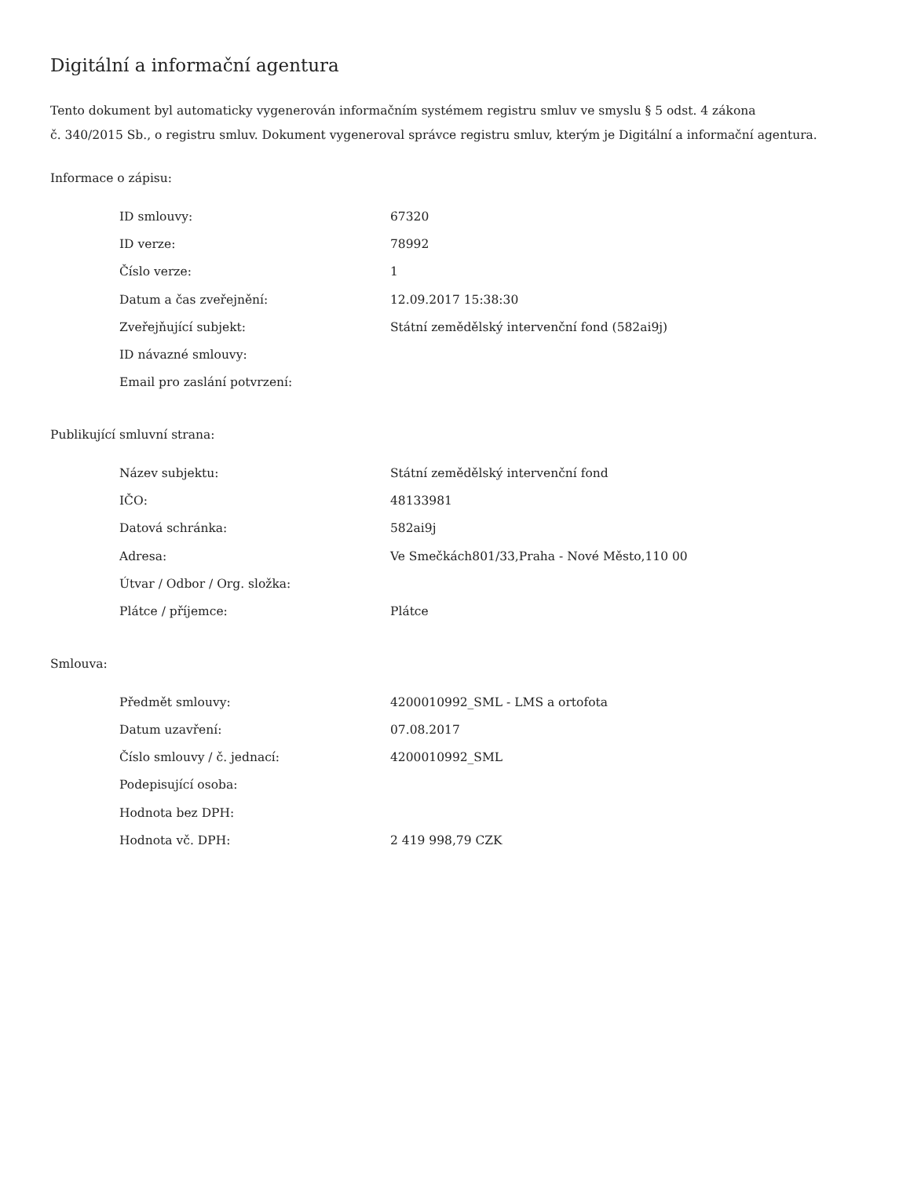Digitální a informační agentura
Tento dokument byl automaticky vygenerován informačním systémem registru smluv ve smyslu § 5 odst. 4 zákona
č. 340/2015 Sb., o registru smluv. Dokument vygeneroval správce registru smluv, kterým je Digitální a informační agentura.
Informace o zápisu:
| ID smlouvy: | 67320 |
| ID verze: | 78992 |
| Číslo verze: | 1 |
| Datum a čas zveřejnění: | 12.09.2017 15:38:30 |
| Zveřejňující subjekt: | Státní zemědělský intervenční fond (582ai9j) |
| ID návazné smlouvy: | |
| Email pro zaslání potvrzení: | |
Publikující smluvní strana:
| Název subjektu: | Státní zemědělský intervenční fond |
| IČO: | 48133981 |
| Datová schránka: | 582ai9j |
| Adresa: | Ve Smečkách801/33,Praha - Nové Město,110 00 |
| Útvar / Odbor / Org. složka: | |
| Plátce / příjemce: | Plátce |
Smlouva:
| Předmět smlouvy: | 4200010992_SML - LMS a ortofota |
| Datum uzavření: | 07.08.2017 |
| Číslo smlouvy / č. jednací: | 4200010992_SML |
| Podepisující osoba: | |
| Hodnota bez DPH: | |
| Hodnota vč. DPH: | 2 419 998,79 CZK |